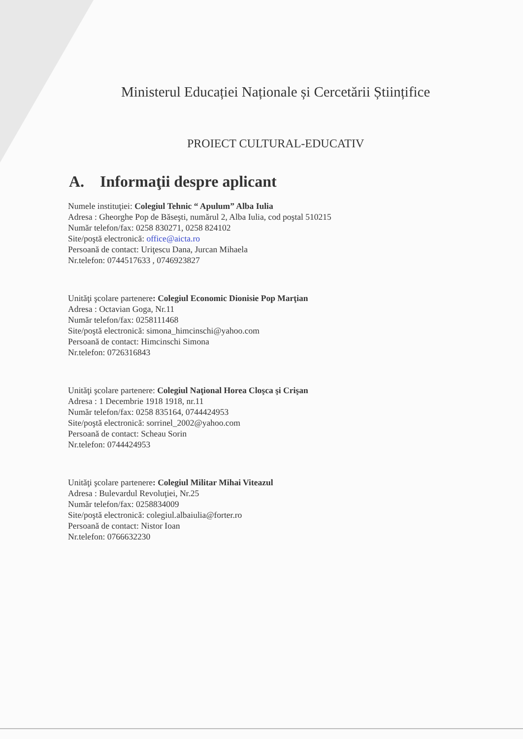Ministerul Educației Naționale și Cercetării Științifice
PROIECT CULTURAL-EDUCATIV
A. Informaţii despre aplicant
Numele instituţiei: Colegiul Tehnic “ Apulum” Alba Iulia
Adresa : Gheorghe Pop de Băseşti, numărul 2, Alba Iulia, cod poştal 510215
Număr telefon/fax: 0258 830271, 0258 824102
Site/poştă electronică: office@aicta.ro
Persoană de contact: Uriţescu Dana, Jurcan Mihaela
Nr.telefon: 0744517633 , 0746923827
Unităţi şcolare partenere: Colegiul Economic Dionisie Pop Marţian
Adresa : Octavian Goga, Nr.11
Număr telefon/fax: 0258111468
Site/poştă electronică: simona_himcinschi@yahoo.com
Persoană de contact: Himcinschi Simona
Nr.telefon: 0726316843
Unităţi şcolare partenere: Colegiul Naţional Horea Cloşca şi Crişan
Adresa : 1 Decembrie 1918 1918, nr.11
Număr telefon/fax: 0258 835164, 0744424953
Site/poştă electronică: sorrinel_2002@yahoo.com
Persoană de contact: Scheau Sorin
Nr.telefon: 0744424953
Unităţi şcolare partenere: Colegiul Militar Mihai Viteazul
Adresa : Bulevardul Revoluţiei, Nr.25
Număr telefon/fax: 0258834009
Site/poştă electronică: colegiul.albaiulia@forter.ro
Persoană de contact: Nistor Ioan
Nr.telefon: 0766632230